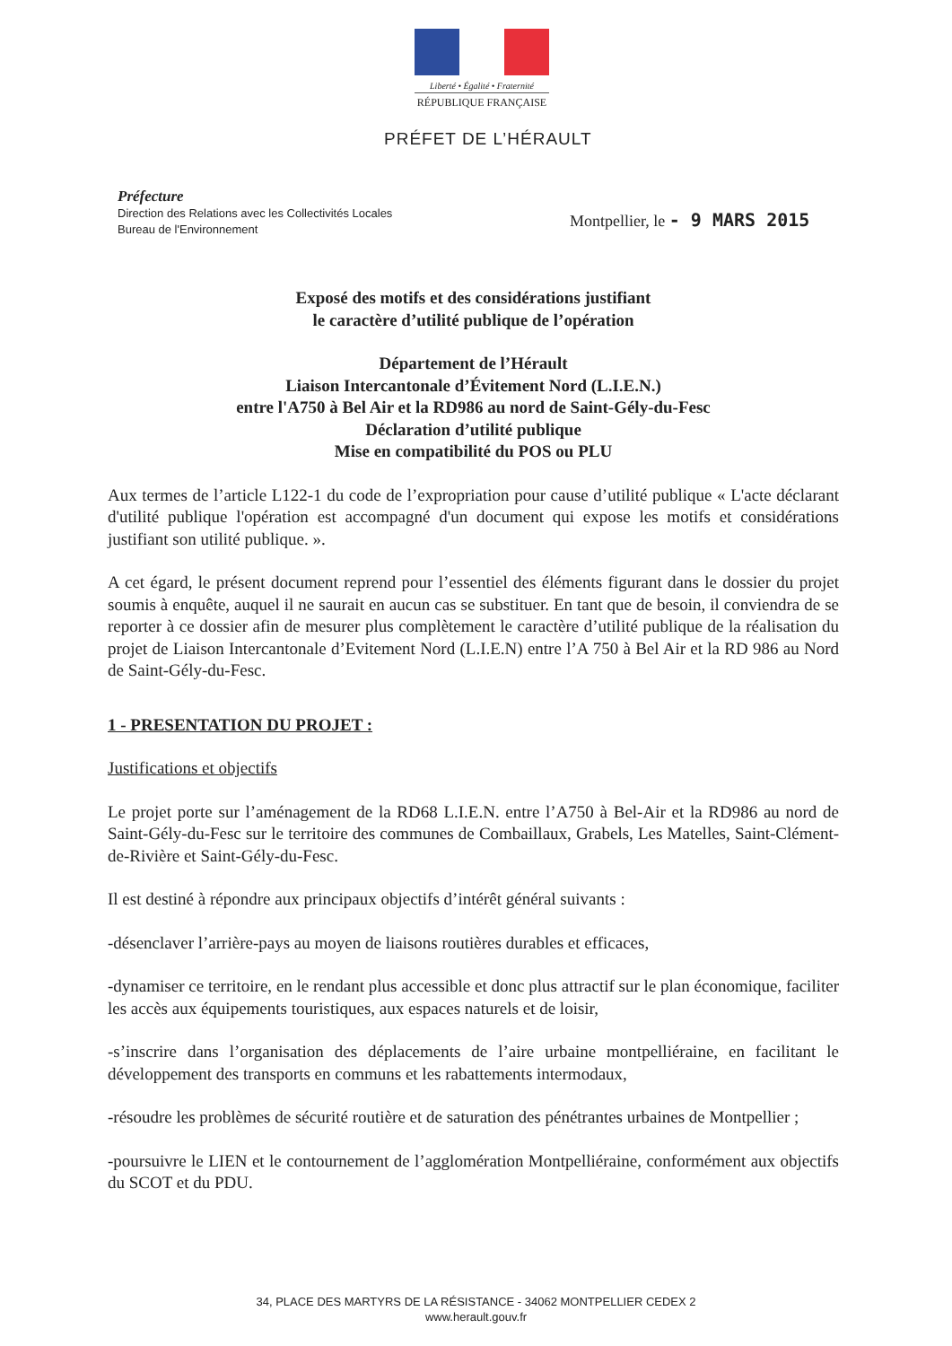Liberté • Égalité • Fraternité
RÉPUBLIQUE FRANÇAISE
PRÉFET DE L’HÉRAULT
Préfecture
Direction des Relations avec les Collectivités Locales
Bureau de l'Environnement
Montpellier, le - 9 MARS 2015
Exposé des motifs et des considérations justifiant
le caractère d’utilité publique de l’opération
Département de l’Hérault
Liaison Intercantonale d’Évitement Nord (L.I.E.N.)
entre l'A750 à Bel Air et la RD986 au nord de Saint-Gély-du-Fesc
Déclaration d’utilité publique
Mise en compatibilité du POS ou PLU
Aux termes de l’article L122-1 du code de l’expropriation pour cause d’utilité publique « L'acte déclarant d'utilité publique l'opération est accompagné d'un document qui expose les motifs et considérations justifiant son utilité publique. ».
A cet égard, le présent document reprend pour l’essentiel des éléments figurant dans le dossier du projet soumis à enquête, auquel il ne saurait en aucun cas se substituer. En tant que de besoin, il conviendra de se reporter à ce dossier afin de mesurer plus complètement le caractère d’utilité publique de la réalisation du projet de Liaison Intercantonale d’Evitement Nord (L.I.E.N) entre l’A 750 à Bel Air et la RD 986 au Nord de Saint-Gély-du-Fesc.
1 - PRESENTATION DU PROJET :
Justifications et objectifs
Le projet porte sur l’aménagement de la RD68 L.I.E.N. entre l’A750 à Bel-Air et la RD986 au nord de Saint-Gély-du-Fesc sur le territoire des communes de Combaillaux, Grabels, Les Matelles, Saint-Clément-de-Rivière et Saint-Gély-du-Fesc.
Il est destiné à répondre aux principaux objectifs d’intérêt général suivants :
-désenclaver l’arrière-pays au moyen de liaisons routières durables et efficaces,
-dynamiser ce territoire, en le rendant plus accessible et donc plus attractif sur le plan économique, faciliter les accès aux équipements touristiques, aux espaces naturels et de loisir,
-s’inscrire dans l’organisation des déplacements de l’aire urbaine montpelliéraine, en facilitant le développement des transports en communs et les rabattements intermodaux,
-résoudre les problèmes de sécurité routière et de saturation des pénétrantes urbaines de Montpellier ;
-poursuivre le LIEN et le contournement de l’agglomération Montpelliéraine, conformément aux objectifs du SCOT et du PDU.
34, PLACE DES MARTYRS DE LA RÉSISTANCE - 34062 MONTPELLIER CEDEX 2
www.herault.gouv.fr